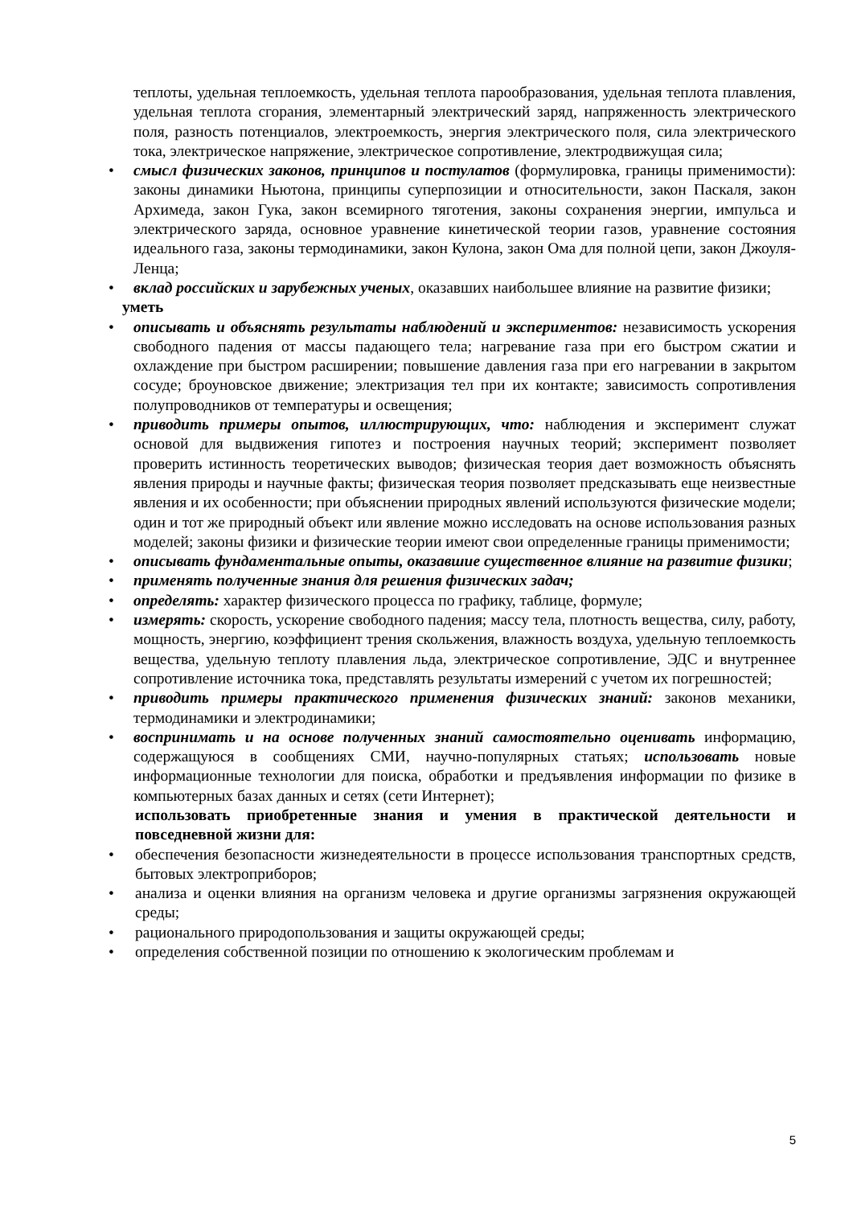теплоты, удельная теплоемкость, удельная теплота парообразования, удельная теплота плавления, удельная теплота сгорания, элементарный электрический заряд, напряженность электрического поля, разность потенциалов, электроемкость, энергия электрического поля, сила электрического тока, электрическое напряжение, электрическое сопротивление, электродвижущая сила;
• смысл физических законов, принципов и постулатов (формулировка, границы применимости): законы динамики Ньютона, принципы суперпозиции и относительности, закон Паскаля, закон Архимеда, закон Гука, закон всемирного тяготения, законы сохранения энергии, импульса и электрического заряда, основное уравнение кинетической теории газов, уравнение состояния идеального газа, законы термодинамики, закон Кулона, закон Ома для полной цепи, закон Джоуля-Ленца;
• вклад российских и зарубежных ученых, оказавших наибольшее влияние на развитие физики;
уметь
• описывать и объяснять результаты наблюдений и экспериментов: независимость ускорения свободного падения от массы падающего тела; нагревание газа при его быстром сжатии и охлаждение при быстром расширении; повышение давления газа при его нагревании в закрытом сосуде; броуновское движение; электризация тел при их контакте; зависимость сопротивления полупроводников от температуры и освещения;
• приводить примеры опытов, иллюстрирующих, что: наблюдения и эксперимент служат основой для выдвижения гипотез и построения научных теорий; эксперимент позволяет проверить истинность теоретических выводов; физическая теория дает возможность объяснять явления природы и научные факты; физическая теория позволяет предсказывать еще неизвестные явления и их особенности; при объяснении природных явлений используются физические модели; один и тот же природный объект или явление можно исследовать на основе использования разных моделей; законы физики и физические теории имеют свои определенные границы применимости;
• описывать фундаментальные опыты, оказавшие существенное влияние на развитие физики;
• применять полученные знания для решения физических задач;
• определять: характер физического процесса по графику, таблице, формуле;
• измерять: скорость, ускорение свободного падения; массу тела, плотность вещества, силу, работу, мощность, энергию, коэффициент трения скольжения, влажность воздуха, удельную теплоемкость вещества, удельную теплоту плавления льда, электрическое сопротивление, ЭДС и внутреннее сопротивление источника тока, представлять результаты измерений с учетом их погрешностей;
• приводить примеры практического применения физических знаний: законов механики, термодинамики и электродинамики;
• воспринимать и на основе полученных знаний самостоятельно оценивать информацию, содержащуюся в сообщениях СМИ, научно-популярных статьях; использовать новые информационные технологии для поиска, обработки и предъявления информации по физике в компьютерных базах данных и сетях (сети Интернет);
использовать приобретенные знания и умения в практической деятельности и повседневной жизни для:
• обеспечения безопасности жизнедеятельности в процессе использования транспортных средств, бытовых электроприборов;
• анализа и оценки влияния на организм человека и другие организмы загрязнения окружающей среды;
• рационального природопользования и защиты окружающей среды;
• определения собственной позиции по отношению к экологическим проблемам и
5